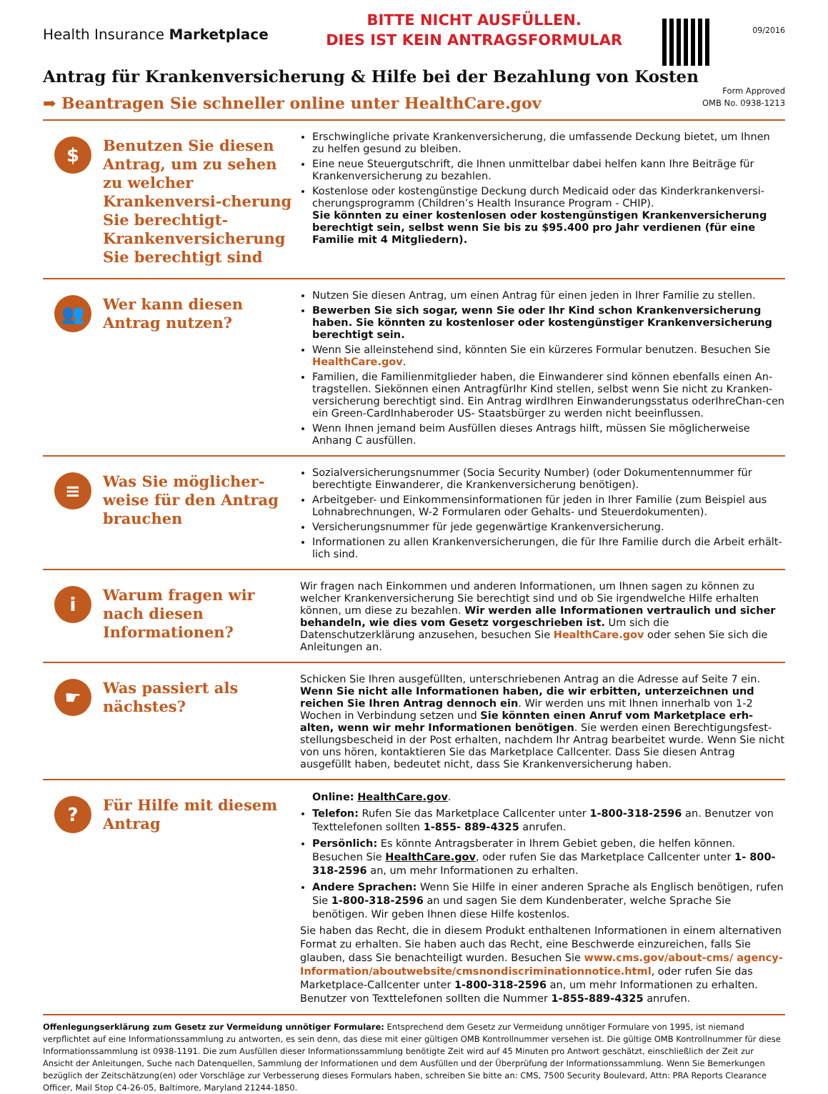Health Insurance Marketplace
BITTE NICHT AUSFÜLLEN.
DIES IST KEIN ANTRAGSFORMULAR
09/2016
Antrag für Krankenversicherung & Hilfe bei der Bezahlung von Kosten
➡ Beantragen Sie schneller online unter HealthCare.gov
Form Approved
OMB No. 0938-1213
$
Benutzen Sie diesen Antrag, um zu sehen zu welcher Krankenversi-cherung Sie berechtigt- Krankenversicherung Sie berechtigt sind
Erschwingliche private Krankenversicherung, die umfassende Deckung bietet, um Ihnen zu helfen gesund zu bleiben.
Eine neue Steuergutschrift, die Ihnen unmittelbar dabei helfen kann Ihre Beiträge für Krankenversicherung zu bezahlen.
Kostenlose oder kostengünstige Deckung durch Medicaid oder das Kinderkrankenversi-cherungsprogramm (Children’s Health Insurance Program - CHIP).
Sie könnten zu einer kostenlosen oder kostengünstigen Krankenversicherung berechtigt sein, selbst wenn Sie bis zu $95.400 pro Jahr verdienen (für eine Familie mit 4 Mitgliedern).
👥
Wer kann diesen Antrag nutzen?
Nutzen Sie diesen Antrag, um einen Antrag für einen jeden in Ihrer Familie zu stellen.
Bewerben Sie sich sogar, wenn Sie oder Ihr Kind schon Krankenversicherung haben. Sie könnten zu kostenloser oder kostengünstiger Krankenversicherung berechtigt sein.
Wenn Sie alleinstehend sind, könnten Sie ein kürzeres Formular benutzen. Besuchen Sie HealthCare.gov.
Familien, die Familienmitglieder haben, die Einwanderer sind können ebenfalls einen An-tragstellen. Siekönnen einen AntragfürIhr Kind stellen, selbst wenn Sie nicht zu Kranken-versicherung berechtigt sind. Ein Antrag wirdIhren Einwanderungsstatus oderIhreChan-cen ein Green-CardInhaberoder US- Staatsbürger zu werden nicht beeinflussen.
Wenn Ihnen jemand beim Ausfüllen dieses Antrags hilft, müssen Sie möglicherweise Anhang C ausfüllen.
≡
Was Sie möglicher-weise für den Antrag brauchen
Sozialversicherungsnummer (Socia Security Number) (oder Dokumentennummer für berechtigte Einwanderer, die Krankenversicherung benötigen).
Arbeitgeber- und Einkommensinformationen für jeden in Ihrer Familie (zum Beispiel aus Lohnabrechnungen, W-2 Formularen oder Gehalts- und Steuerdokumenten).
Versicherungsnummer für jede gegenwärtige Krankenversicherung.
Informationen zu allen Krankenversicherungen, die für Ihre Familie durch die Arbeit erhält-lich sind.
i
Warum fragen wir nach diesen Informationen?
Wir fragen nach Einkommen und anderen Informationen, um Ihnen sagen zu können zu welcher Krankenversicherung Sie berechtigt sind und ob Sie irgendwelche Hilfe erhalten können, um diese zu bezahlen. Wir werden alle Informationen vertraulich und sicher behandeln, wie dies vom Gesetz vorgeschrieben ist. Um sich die Datenschutzerklärung anzusehen, besuchen Sie HealthCare.gov oder sehen Sie sich die Anleitungen an.
☛
Was passiert als nächstes?
Schicken Sie Ihren ausgefüllten, unterschriebenen Antrag an die Adresse auf Seite 7 ein. Wenn Sie nicht alle Informationen haben, die wir erbitten, unterzeichnen und reichen Sie Ihren Antrag dennoch ein. Wir werden uns mit Ihnen innerhalb von 1-2 Wochen in Verbindung setzen und Sie könnten einen Anruf vom Marketplace erh-alten, wenn wir mehr Informationen benötigen. Sie werden einen Berechtigungsfest-stellungsbescheid in der Post erhalten, nachdem Ihr Antrag bearbeitet wurde. Wenn Sie nicht von uns hören, kontaktieren Sie das Marketplace Callcenter. Dass Sie diesen Antrag ausgefüllt haben, bedeutet nicht, dass Sie Krankenversicherung haben.
?
Für Hilfe mit diesem Antrag
Online: HealthCare.gov.
Telefon: Rufen Sie das Marketplace Callcenter unter 1-800-318-2596 an. Benutzer von Texttelefonen sollten 1-855- 889-4325 anrufen.
Persönlich: Es könnte Antragsberater in Ihrem Gebiet geben, die helfen können. Besuchen Sie HealthCare.gov, oder rufen Sie das Marketplace Callcenter unter 1- 800-318-2596 an, um mehr Informationen zu erhalten.
Andere Sprachen: Wenn Sie Hilfe in einer anderen Sprache als Englisch benötigen, rufen Sie 1-800-318-2596 an und sagen Sie dem Kundenberater, welche Sprache Sie benötigen. Wir geben Ihnen diese Hilfe kostenlos.
Sie haben das Recht, die in diesem Produkt enthaltenen Informationen in einem alternativen Format zu erhalten. Sie haben auch das Recht, eine Beschwerde einzureichen, falls Sie glauben, dass Sie benachteiligt wurden. Besuchen Sie www.cms.gov/about-cms/ agency-Information/aboutwebsite/cmsnondiscriminationnotice.html, oder rufen Sie das Marketplace-Callcenter unter 1-800-318-2596 an, um mehr Informationen zu erhalten. Benutzer von Texttelefonen sollten die Nummer 1-855-889-4325 anrufen.
Offenlegungserklärung zum Gesetz zur Vermeidung unnötiger Formulare: Entsprechend dem Gesetz zur Vermeidung unnötiger Formulare von 1995, ist niemand verpflichtet auf eine Informationssammlung zu antworten, es sein denn, das diese mit einer gültigen OMB Kontrollnummer versehen ist. Die gültige OMB Kontrollnummer für diese Informationssammlung ist 0938-1191. Die zum Ausfüllen dieser Informationssammlung benötigte Zeit wird auf 45 Minuten pro Antwort geschätzt, einschließlich der Zeit zur Ansicht der Anleitungen, Suche nach Datenquellen, Sammlung der Informationen und dem Ausfüllen und der Überprüfung der Informationssammlung. Wenn Sie Bemerkungen bezüglich der Zeitschätzung(en) oder Vorschläge zur Verbesserung dieses Formulars haben, schreiben Sie bitte an: CMS, 7500 Security Boulevard, Attn: PRA Reports Clearance Officer, Mail Stop C4-26-05, Baltimore, Maryland 21244-1850.